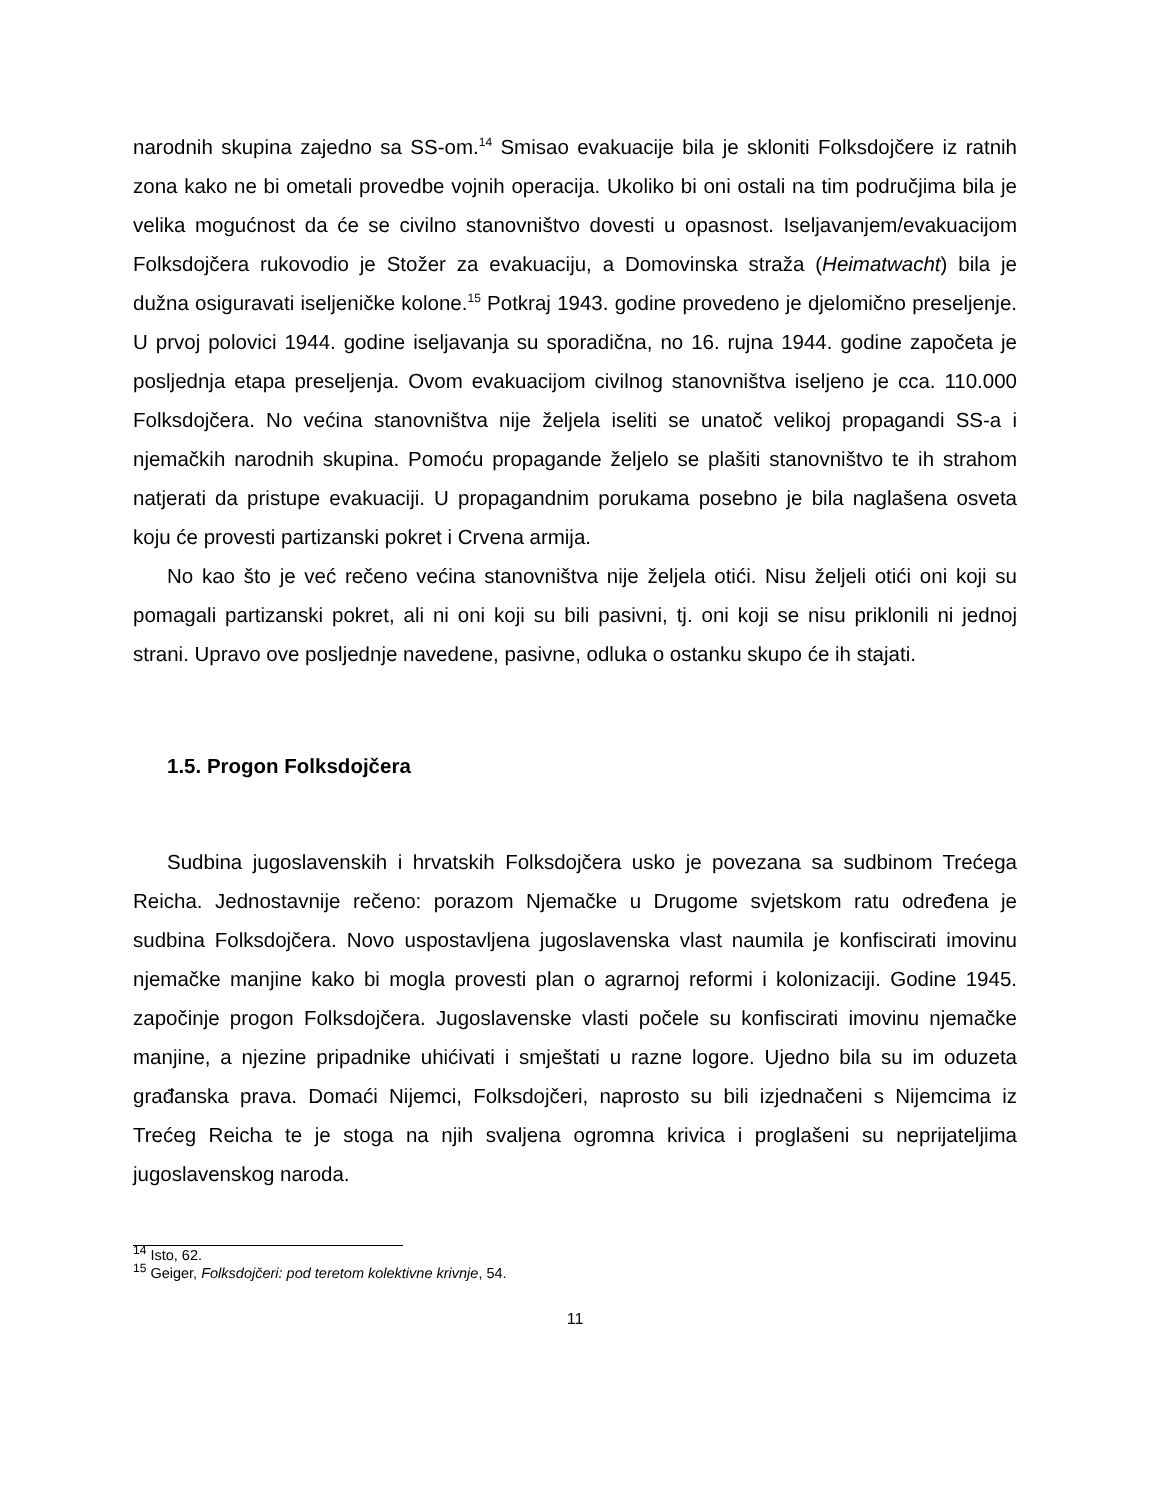narodnih skupina zajedno sa SS-om.<sup>14</sup> Smisao evakuacije bila je skloniti Folksdojčere iz ratnih zona kako ne bi ometali provedbe vojnih operacija. Ukoliko bi oni ostali na tim područjima bila je velika mogućnost da će se civilno stanovništvo dovesti u opasnost. Iseljavanjem/evakuacijom Folksdojčera rukovodio je Stožer za evakuaciju, a Domovinska straža (Heimatwacht) bila je dužna osiguravati iseljeničke kolone.<sup>15</sup> Potkraj 1943. godine provedeno je djelomično preseljenje. U prvoj polovici 1944. godine iseljavanja su sporadična, no 16. rujna 1944. godine započeta je posljednja etapa preseljenja. Ovom evakuacijom civilnog stanovništva iseljeno je cca. 110.000 Folksdojčera. No većina stanovništva nije željela iseliti se unatoč velikoj propagandi SS-a i njemačkih narodnih skupina. Pomoću propagande željelo se plašiti stanovništvo te ih strahom natjerati da pristupe evakuaciji. U propagandnim porukama posebno je bila naglašena osveta koju će provesti partizanski pokret i Crvena armija.
No kao što je već rečeno većina stanovništva nije željela otići. Nisu željeli otići oni koji su pomagali partizanski pokret, ali ni oni koji su bili pasivni, tj. oni koji se nisu priklonili ni jednoj strani. Upravo ove posljednje navedene, pasivne, odluka o ostanku skupo će ih stajati.
1.5. Progon Folksdojčera
Sudbina jugoslavenskih i hrvatskih Folksdojčera usko je povezana sa sudbinom Trećega Reicha. Jednostavnije rečeno: porazom Njemačke u Drugome svjetskom ratu određena je sudbina Folksdojčera. Novo uspostavljena jugoslavenska vlast naumila je konfiscirati imovinu njemačke manjine kako bi mogla provesti plan o agrarnoj reformi i kolonizaciji. Godine 1945. započinje progon Folksdojčera. Jugoslavenske vlasti počele su konfiscirati imovinu njemačke manjine, a njezine pripadnike uhićivati i smještati u razne logore. Ujedno bila su im oduzeta građanska prava. Domaći Nijemci, Folksdojčeri, naprosto su bili izjednačeni s Nijemcima iz Trećeg Reicha te je stoga na njih svaljena ogromna krivica i proglašeni su neprijateljima jugoslavenskog naroda.
<sup>14</sup> Isto, 62.
<sup>15</sup> Geiger, Folksdojčeri: pod teretom kolektivne krivnje, 54.
11